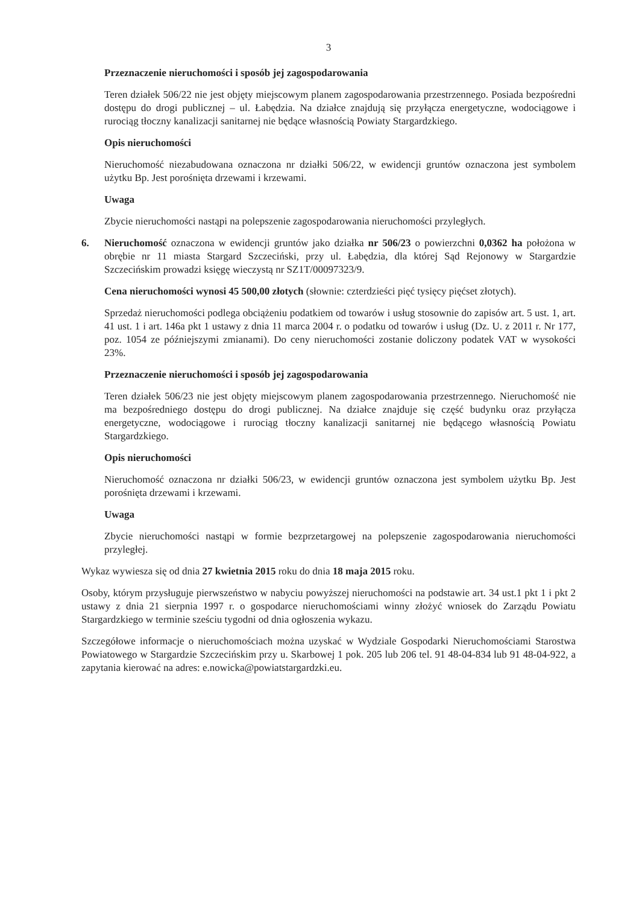3
Przeznaczenie nieruchomości i sposób jej zagospodarowania
Teren działek 506/22 nie jest objęty miejscowym planem zagospodarowania przestrzennego. Posiada bezpośredni dostępu do drogi publicznej – ul. Łabędzia. Na działce znajdują się przyłącza energetyczne, wodociągowe i rurociąg tłoczny kanalizacji sanitarnej nie będące własnością Powiaty Stargardzkiego.
Opis nieruchomości
Nieruchomość niezabudowana oznaczona nr działki 506/22, w ewidencji gruntów oznaczona jest symbolem użytku Bp. Jest porośnięta drzewami i krzewami.
Uwaga
Zbycie nieruchomości nastąpi na polepszenie zagospodarowania nieruchomości przyległych.
6. Nieruchomość oznaczona w ewidencji gruntów jako działka nr 506/23 o powierzchni 0,0362 ha położona w obrębie nr 11 miasta Stargard Szczeciński, przy ul. Łabędzia, dla której Sąd Rejonowy w Stargardzie Szczecińskim prowadzi księgę wieczystą nr SZ1T/00097323/9.
Cena nieruchomości wynosi 45 500,00 złotych (słownie: czterdzieści pięć tysięcy pięćset złotych).
Sprzedaż nieruchomości podlega obciążeniu podatkiem od towarów i usług stosownie do zapisów art. 5 ust. 1, art. 41 ust. 1 i art. 146a pkt 1 ustawy z dnia 11 marca 2004 r. o podatku od towarów i usług (Dz. U. z 2011 r. Nr 177, poz. 1054 ze późniejszymi zmianami). Do ceny nieruchomości zostanie doliczony podatek VAT w wysokości 23%.
Przeznaczenie nieruchomości i sposób jej zagospodarowania
Teren działek 506/23 nie jest objęty miejscowym planem zagospodarowania przestrzennego. Nieruchomość nie ma bezpośredniego dostępu do drogi publicznej. Na działce znajduje się część budynku oraz przyłącza energetyczne, wodociągowe i rurociąg tłoczny kanalizacji sanitarnej nie będącego własnością Powiatu Stargardzkiego.
Opis nieruchomości
Nieruchomość oznaczona nr działki 506/23, w ewidencji gruntów oznaczona jest symbolem użytku Bp. Jest porośnięta drzewami i krzewami.
Uwaga
Zbycie nieruchomości nastąpi w formie bezprzetargowej na polepszenie zagospodarowania nieruchomości przyległej.
Wykaz wywiesza się od dnia 27 kwietnia 2015 roku do dnia 18 maja 2015 roku.
Osoby, którym przysługuje pierwszeństwo w nabyciu powyższej nieruchomości na podstawie art. 34 ust.1 pkt 1 i pkt 2 ustawy z dnia 21 sierpnia 1997 r. o gospodarce nieruchomościami winny złożyć wniosek do Zarządu Powiatu Stargardzkiego w terminie sześciu tygodni od dnia ogłoszenia wykazu.
Szczegółowe informacje o nieruchomościach można uzyskać w Wydziale Gospodarki Nieruchomościami Starostwa Powiatowego w Stargardzie Szczecińskim przy u. Skarbowej 1 pok. 205 lub 206 tel. 91 48-04-834 lub 91 48-04-922, a zapytania kierować na adres: e.nowicka@powiatstargardzki.eu.